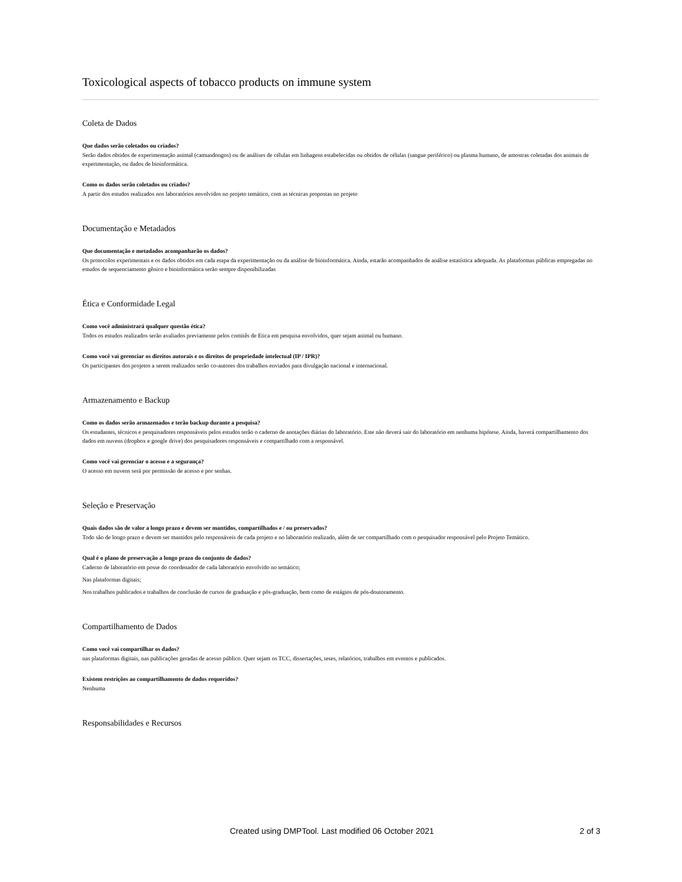Toxicological aspects of tobacco products on immune system
Coleta de Dados
Que dados serão coletados ou criados?
Serão dados obtidos de experimentação animal (camundongos) ou de análises de células em linhagens estabelecidas ou obtidos de células (sangue periférico) ou plasma humano, de amostras coletadas dos animais de experimentação, ou dados de bioinformática.
Como os dados serão coletados ou criados?
A partir dos estudos realizados nos laboratórios envolvidos no projeto temático, com as técnicas propostas no projeto
Documentação e Metadados
Que documentação e metadados acompanharão os dados?
Os protocolos experimentais e os dados obtidos em cada etapa da experimentação ou da análise de bioinformática. Ainda, estarão acompanhados de análise estatística adequada. As plataformas públicas empregadas no estudos de sequenciamento gênico e bioinformática serão sempre disponibilizadas
Ética e Conformidade Legal
Como você administrará qualquer questão ética?
Todos os estudos realizados serão avaliados previamente pelos comitês de Etica em pesquisa envolvidos, quer sejam animal ou humano.
Como você vai gerenciar os direitos autorais e os direitos de propriedade intelectual (IP / IPR)?
Os participantes dos projetos a serem realizados serão co-autores dos trabalhos enviados para divulgação nacional e internacional.
Armazenamento e Backup
Como os dados serão armazenados e terão backup durante a pesquisa?
Os estudantes, técnicos e pesquisadores responsáveis pelos estudos terão o caderno de anotações diárias do laboratório. Este não deverá sair do laboratório em nenhuma hipótese. Ainda, haverá compartilhamento dos dados em nuvens (dropbox e google drive) dos pesquisadores responsáveis e compartilhado com a responsável.
Como você vai gerenciar o acesso e a segurança?
O acesso em nuvens será por permissão de acesso e por senhas.
Seleção e Preservação
Quais dados são de valor a longo prazo e devem ser mantidos, compartilhados e / ou preservados?
Todo são de longo prazo e devem ser mantidos pelo responsáveis de cada projeto e no laboratório realizado, além de ser compartilhado com o pesquisador responsável pelo Projeto Temático.
Qual é o plano de preservação a longo prazo do conjunto de dados?
Caderno de laboratório em posse do coordenador de cada laboratório envolvido no temático;
Nas plataformas digitais;
Nos trabalhos publicados e trabalhos de conclusão de cursos de graduação e pós-graduação, bem como de estágios de pós-doutoramento.
Compartilhamento de Dados
Como você vai compartilhar os dados?
nas plataformas digitais, nas publicações geradas de acesso público. Quer sejam os TCC, dissertações, teses, relatórios, trabalhos em eventos e publicados.
Existem restrições ao compartilhamento de dados requeridos?
Nenhuma
Responsabilidades e Recursos
Created using DMPTool. Last modified 06 October 2021 2 of 3